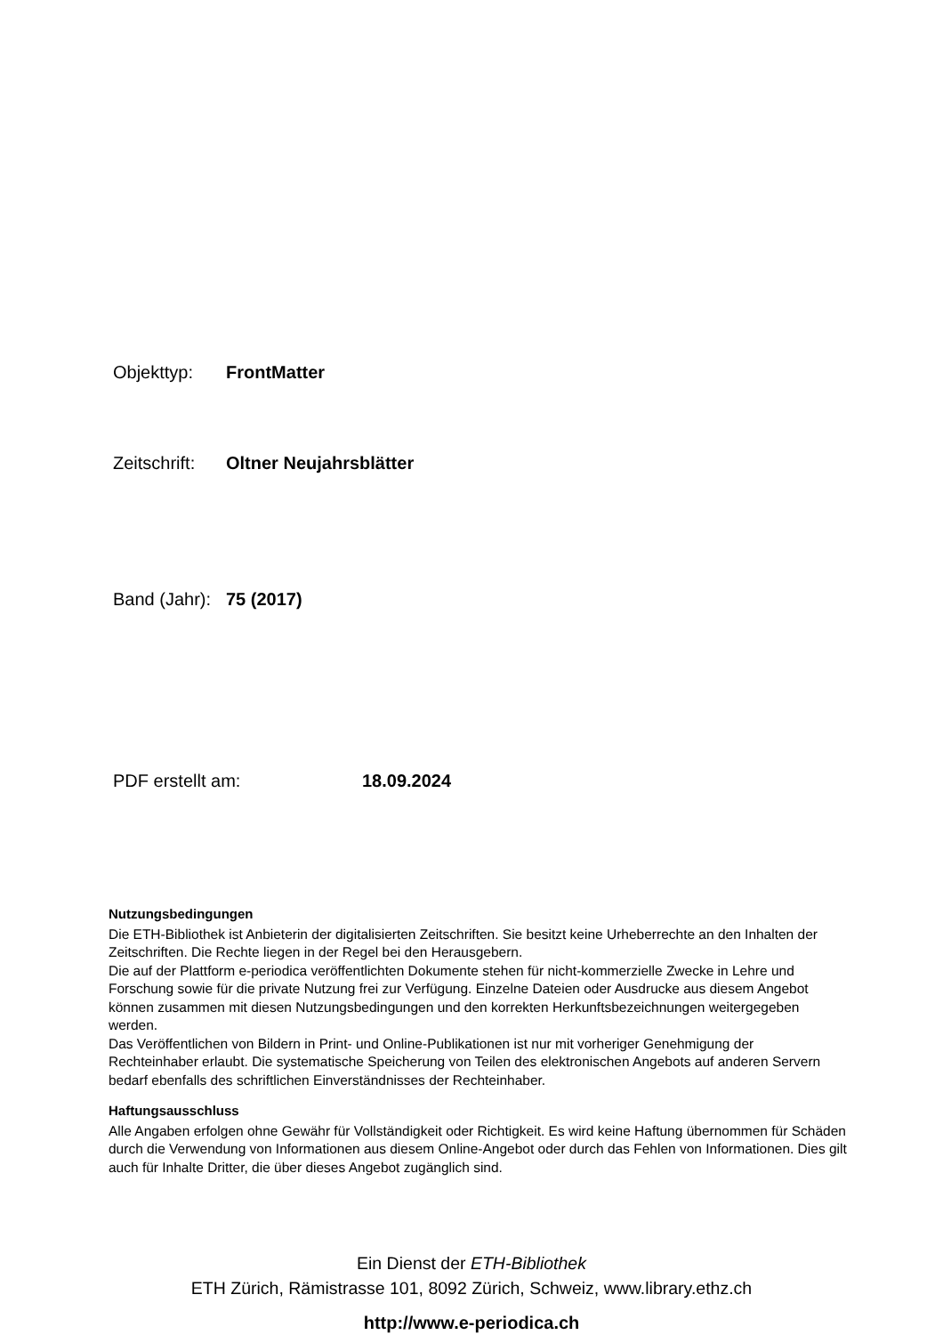Objekttyp: FrontMatter
Zeitschrift: Oltner Neujahrsblätter
Band (Jahr): 75 (2017)
PDF erstellt am: 18.09.2024
Nutzungsbedingungen
Die ETH-Bibliothek ist Anbieterin der digitalisierten Zeitschriften. Sie besitzt keine Urheberrechte an den Inhalten der Zeitschriften. Die Rechte liegen in der Regel bei den Herausgebern.
Die auf der Plattform e-periodica veröffentlichten Dokumente stehen für nicht-kommerzielle Zwecke in Lehre und Forschung sowie für die private Nutzung frei zur Verfügung. Einzelne Dateien oder Ausdrucke aus diesem Angebot können zusammen mit diesen Nutzungsbedingungen und den korrekten Herkunftsbezeichnungen weitergegeben werden.
Das Veröffentlichen von Bildern in Print- und Online-Publikationen ist nur mit vorheriger Genehmigung der Rechteinhaber erlaubt. Die systematische Speicherung von Teilen des elektronischen Angebots auf anderen Servern bedarf ebenfalls des schriftlichen Einverständnisses der Rechteinhaber.
Haftungsausschluss
Alle Angaben erfolgen ohne Gewähr für Vollständigkeit oder Richtigkeit. Es wird keine Haftung übernommen für Schäden durch die Verwendung von Informationen aus diesem Online-Angebot oder durch das Fehlen von Informationen. Dies gilt auch für Inhalte Dritter, die über dieses Angebot zugänglich sind.
Ein Dienst der ETH-Bibliothek
ETH Zürich, Rämistrasse 101, 8092 Zürich, Schweiz, www.library.ethz.ch
http://www.e-periodica.ch